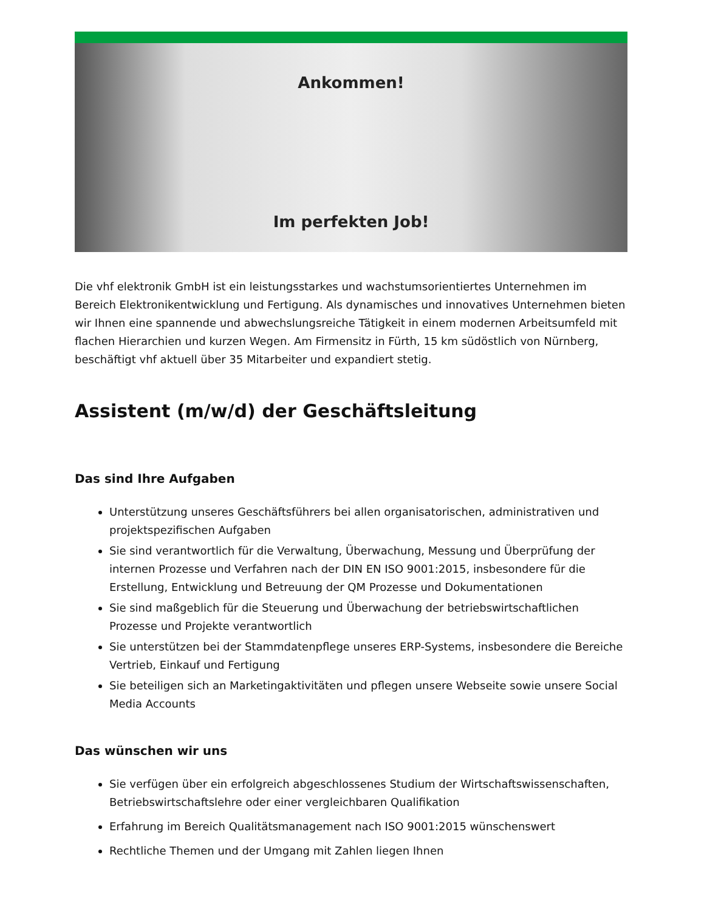Ankommen!
Im perfekten Job!
Die vhf elektronik GmbH ist ein leistungsstarkes und wachstumsorientiertes Unternehmen im Bereich Elektronikentwicklung und Fertigung. Als dynamisches und innovatives Unternehmen bieten wir Ihnen eine spannende und abwechslungsreiche Tätigkeit in einem modernen Arbeitsumfeld mit flachen Hierarchien und kurzen Wegen. Am Firmensitz in Fürth, 15 km südöstlich von Nürnberg, beschäftigt vhf aktuell über 35 Mitarbeiter und expandiert stetig.
Assistent (m/w/d) der Geschäftsleitung
Das sind Ihre Aufgaben
Unterstützung unseres Geschäftsführers bei allen organisatorischen, administrativen und projektspezifischen Aufgaben
Sie sind verantwortlich für die Verwaltung, Überwachung, Messung und Überprüfung der internen Prozesse und Verfahren nach der DIN EN ISO 9001:2015, insbesondere für die Erstellung, Entwicklung und Betreuung der QM Prozesse und Dokumentationen
Sie sind maßgeblich für die Steuerung und Überwachung der betriebswirtschaftlichen Prozesse und Projekte verantwortlich
Sie unterstützen bei der Stammdatenpflege unseres ERP-Systems, insbesondere die Bereiche Vertrieb, Einkauf und Fertigung
Sie beteiligen sich an Marketingaktivitäten und pflegen unsere Webseite sowie unsere Social Media Accounts
Das wünschen wir uns
Sie verfügen über ein erfolgreich abgeschlossenes Studium der Wirtschaftswissenschaften, Betriebswirtschaftslehre oder einer vergleichbaren Qualifikation
Erfahrung im Bereich Qualitätsmanagement nach ISO 9001:2015 wünschenswert
Rechtliche Themen und der Umgang mit Zahlen liegen Ihnen